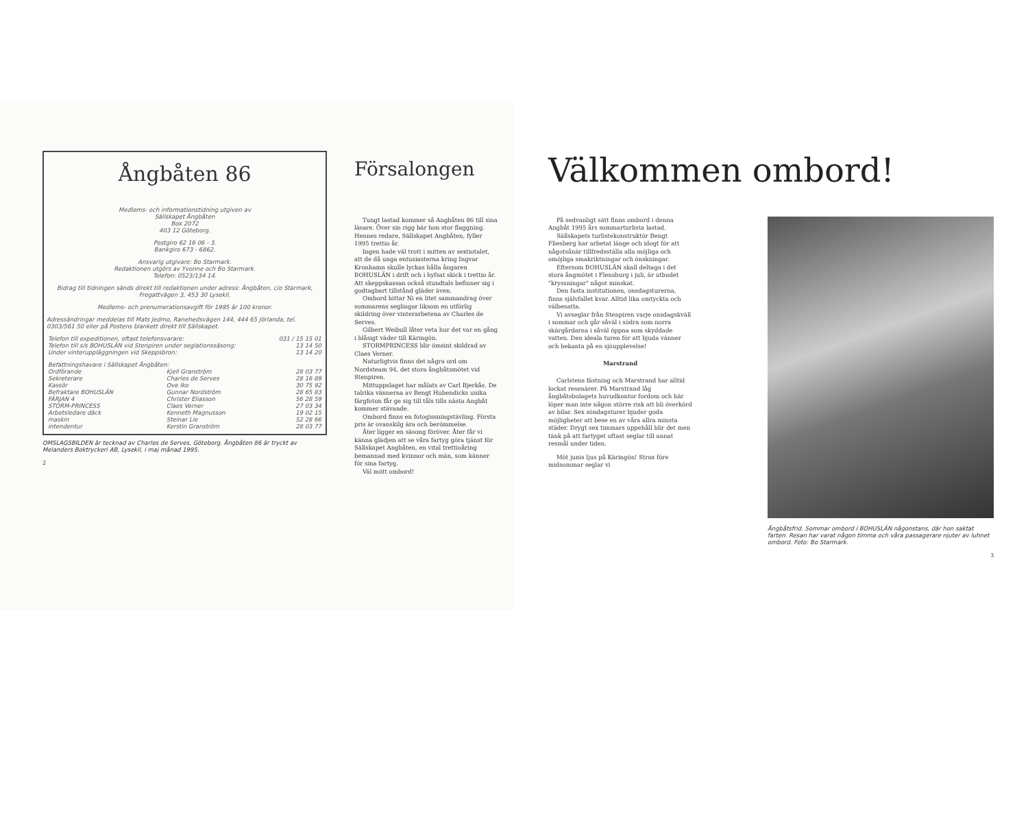Ångbåten 86
Medlems- och informationstidning utgiven av
Sällskapet Ångbåten
Box 2072
403 12 Göteborg.
Postgiro 62 16 06 - 3.
Bankgiro 673 - 6862.
Ansvarig utgivare: Bo Starmark.
Redaktionen utgörs av Yvonne och Bo Starmark.
Telefon: 0523/134 14.
Bidrag till tidningen sänds direkt till redaktionen under adress: Ångbåten, c/o Starmark, Fregattvägen 3, 453 30 Lysekil.
Medlems- och prenumerationsavgift för 1995 är 100 kronor.
Adressändringar meddelas till Mats Jedmo, Ranehedsvägen 144, 444 65 Jörlanda, tel. 0303/561 50 eller på Postens blankett direkt till Sällskapet.
| Telefon till expeditionen, oftast telefonsvarare: | 031 / 15 15 01 |
| Telefon till s/s BOHUSLÄN vid Stenpiren under seglationssäsong: | 13 14 50 |
| Under vinteruppläggningen vid Skeppsbron: | 13 14 20 |
| Befattningshavare i Sällskapet Ångbåten: | | |
| Ordförande | Kjell Granström | 28 03 77 |
| Sekreterare | Charles de Serves | 28 16 89 |
| Kassör | Ove Iko | 30 75 92 |
| Befraktare BOHUSLÄN | Gunnar Nordström | 28 65 83 |
| FÄRJAN 4 | Christer Eliasson | 56 28 59 |
| STORM-PRINCESS | Claes Verner | 27 03 34 |
| Arbetsledare däck | Kenneth Magnusson | 19 02 15 |
| maskin | Steinar Lie | 52 28 66 |
| intendentur | Kerstin Granström | 28 03 77 |
OMSLAGSBILDEN är tecknad av Charles de Serves, Göteborg. Ångbåten 86 är tryckt av Melanders Boktryckeri AB, Lysekil, i maj månad 1995.
2
Försalongen
Tungt lastad kommer så Angbåten 86 till sina läsare. Över sin rigg bär hon stor flaggning. Hennes redare, Sällskapet Angbåten, fyller 1995 trettio år.
Ingen hade väl trott i mitten av sextiotalet, att de då unga entusiasterna kring Ingvar Kronhamn skulle lyckas hålla ångaren BOHUSLÄN i drift och i hyfsat skick i trettio år. Att skeppskassan också stundtals befinner sig i godtagbart tillstånd gläder även.
Ombord hittar Ni en litet sammandrag över sommarens seglingar liksom en utförlig skildring över vinterarbetena av Charles de Serves.
Gilbert Weibull låter veta hur det var en gång i blåsigt väder till Käringön.
STORMPRINCESS blir ömsint skildrad av Claes Verner.
Naturligtvis finns det några ord om Nordsteam 94, det stora ångbåtsmötet vid Stenpiren.
Mittuppslaget har målats av Carl Bjerkås. De talrika vännerna av Bengt Hubendicks unika färgfoton får ge sig till tåls tills nästa Angbåt kommer stävande.
Ombord finns en fotogissningstävling. Första pris är ovanskilg ära och berömmelse.
Åter ligger en säsong föröver. Åter får vi känna glädjen att se våra fartyg göra tjänst för Sällskapet Angbåten, en vital trettioåring bemannad med kvinnor och män, som känner för sina fartyg.
Väl mött ombord!
Välkommen ombord!
På sedvanligt sätt finns ombord i denna Angbåt 1995 års sommarturlista lastad.
Sällskapets turlistekonstruktör Bengt Fliesberg har arbetat länge och idogt för att någotsånär tillfredsställa alla möjliga och omöjliga smakriktningar och önskningar.
Eftersom BOHUSLÄN skall deltaga i det stora ångmötet i Flensburg i juli, är utbudet "kryssningar" något minskat.
Den fasta institutionen, onsdagsturerna, finns självfallet kvar. Alltid lika omtyckta och välbesatta.
Vi avseglar från Stenpiren varje onsdagskväll i sommar och går såväl i södra som norra skärgårdarna i såväl öppna som skyddade vatten. Den ideala turen för att bjuda vänner och bekanta på en sjöupplevelse!
Marstrand
Carlstens fästning och Marstrand har alltid lockat resenärer. På Marstrand låg ångbåtsbolagets huvudkontor fordom och här löper man inte någon större risk att bli överkörd av bilar. Sex söndagsturer bjuder goda möjligheter att bese en av våra allra minsta städer. Drygt sex timmars uppehåll blir det men tänk på att fartyget oftast seglar till annat resmål under tiden.
Möt junis ljus på Käringön! Strax före midsommar seglar vi
Ångbåtsfrid. Sommar ombord i BOHUSLÄN någonstans, där hon saktat farten. Resan har varat någon timma och våra passagerare njuter av luhnet ombord. Foto: Bo Starmark.
3